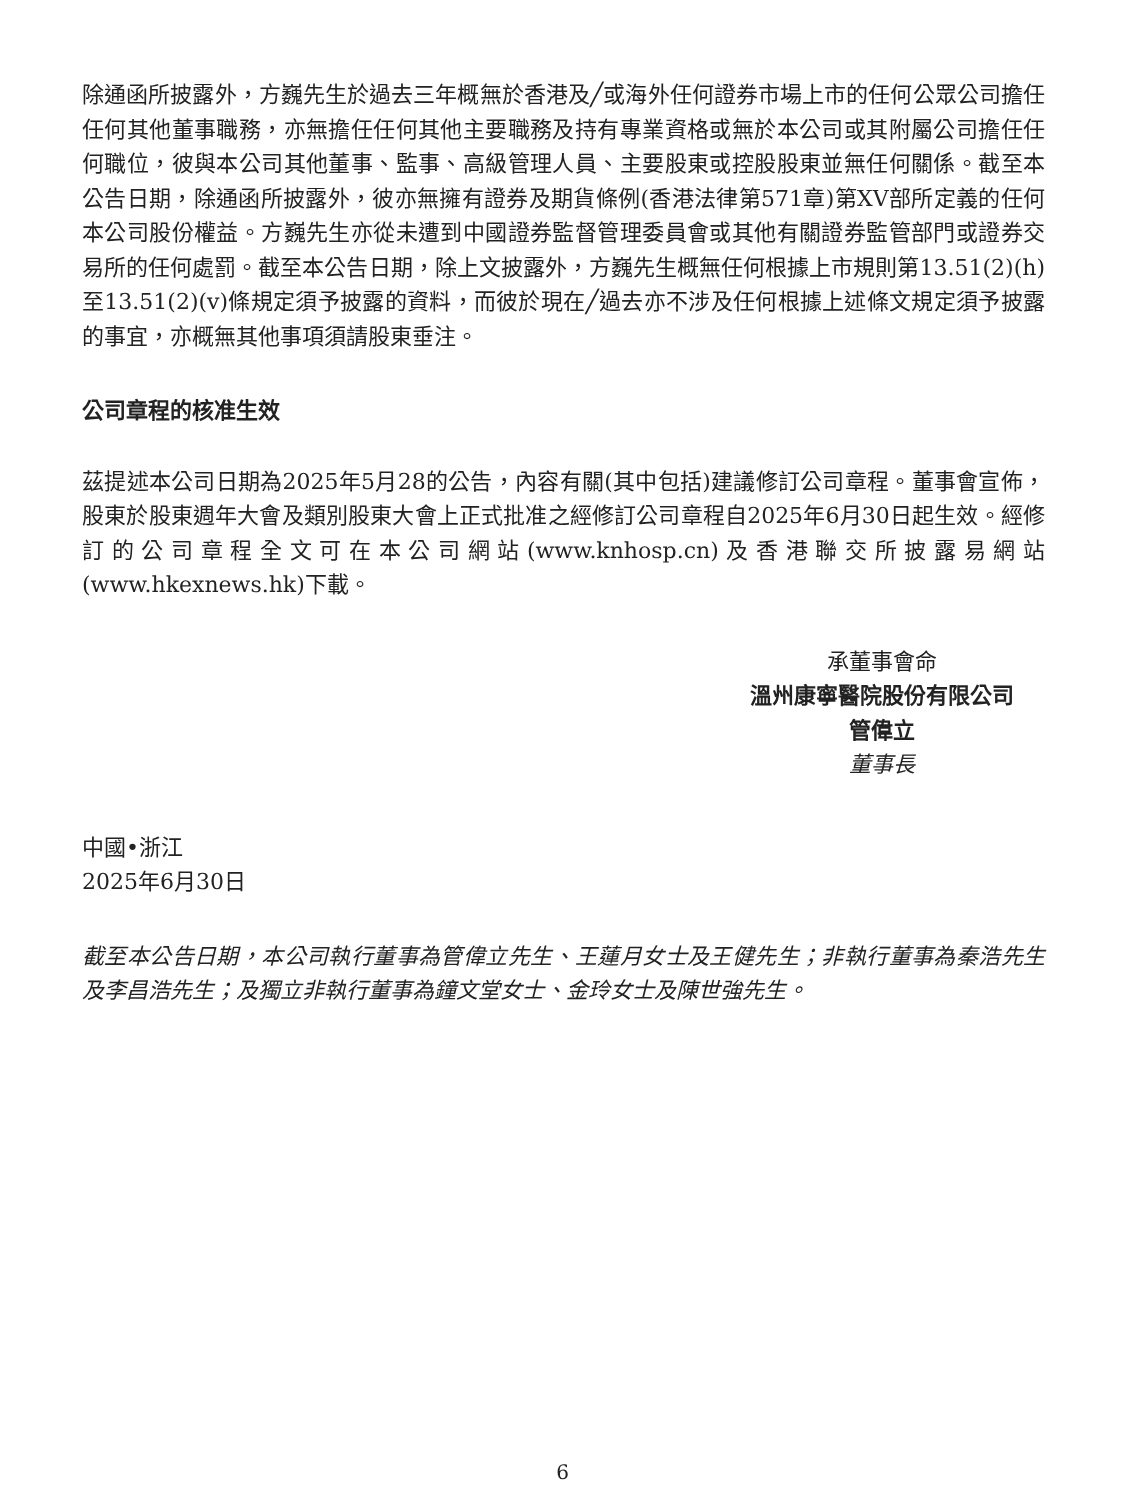除通函所披露外，方巍先生於過去三年概無於香港及╱或海外任何證券市場上市的任何公眾公司擔任任何其他董事職務，亦無擔任任何其他主要職務及持有專業資格或無於本公司或其附屬公司擔任任何職位，彼與本公司其他董事、監事、高級管理人員、主要股東或控股股東並無任何關係。截至本公告日期，除通函所披露外，彼亦無擁有證券及期貨條例(香港法律第571章)第XV部所定義的任何本公司股份權益。方巍先生亦從未遭到中國證券監督管理委員會或其他有關證券監管部門或證券交易所的任何處罰。截至本公告日期，除上文披露外，方巍先生概無任何根據上市規則第13.51(2)(h)至13.51(2)(v)條規定須予披露的資料，而彼於現在╱過去亦不涉及任何根據上述條文規定須予披露的事宜，亦概無其他事項須請股東垂注。
公司章程的核准生效
茲提述本公司日期為2025年5月28的公告，內容有關(其中包括)建議修訂公司章程。董事會宣佈，股東於股東週年大會及類別股東大會上正式批准之經修訂公司章程自2025年6月30日起生效。經修訂的公司章程全文可在本公司網站(www.knhosp.cn)及香港聯交所披露易網站(www.hkexnews.hk)下載。
承董事會命
溫州康寧醫院股份有限公司
管偉立
董事長
中國•浙江
2025年6月30日
截至本公告日期，本公司執行董事為管偉立先生、王蓮月女士及王健先生；非執行董事為秦浩先生及李昌浩先生；及獨立非執行董事為鐘文堂女士、金玲女士及陳世強先生。
6